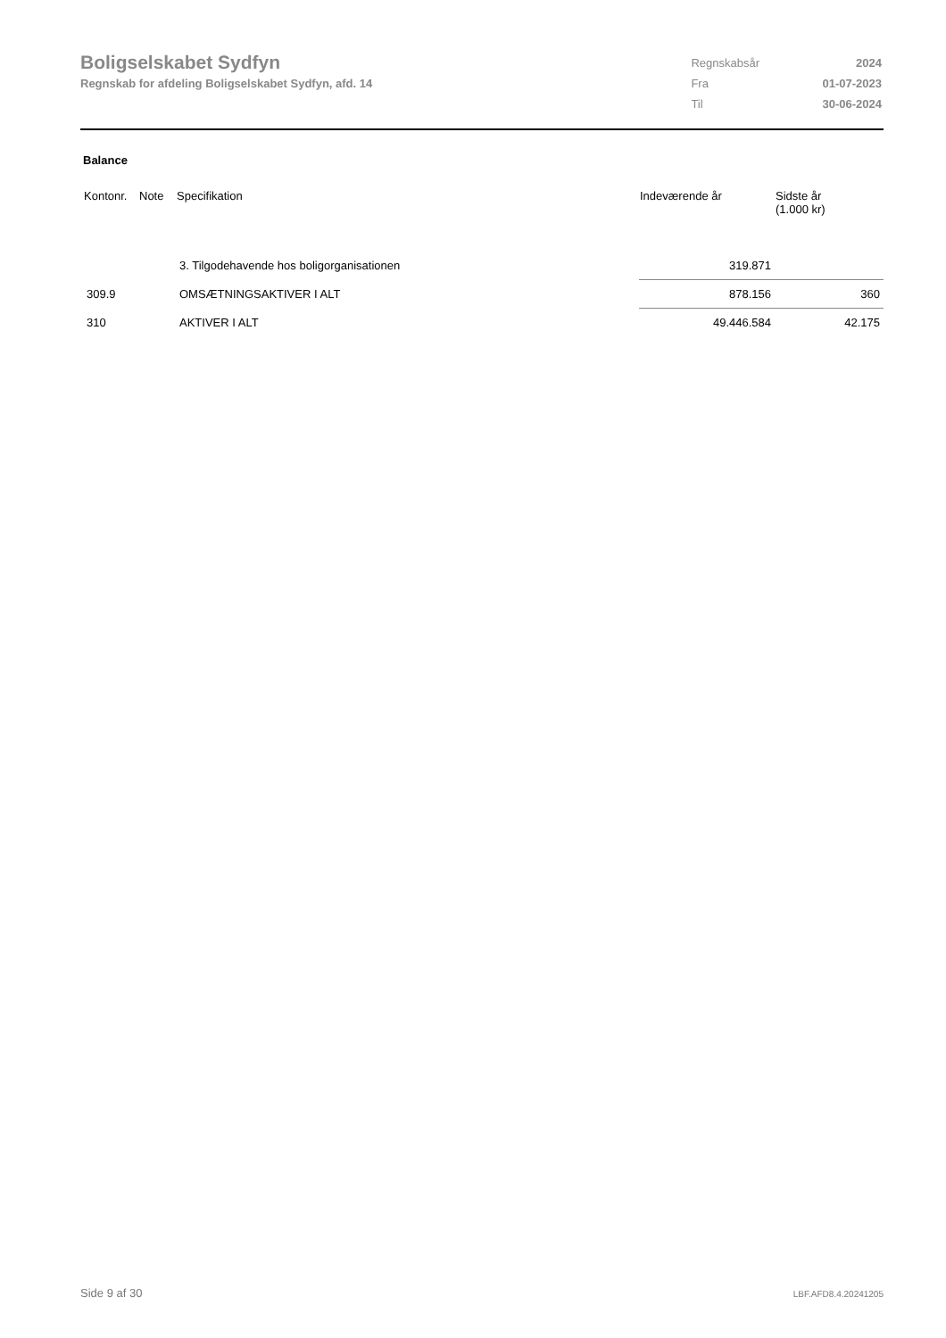Boligselskabet Sydfyn
Regnskab for afdeling Boligselskabet Sydfyn, afd. 14
| Regnskabsår | 2024 |
| Fra | 01-07-2023 |
| Til | 30-06-2024 |
Balance
| Kontonr. | Note | Specifikation | Indeværende år | Sidste år (1.000 kr) |
| --- | --- | --- | --- | --- |
| | | 3. Tilgodehavende hos boligorganisationen | 319.871 | |
| 309.9 | | OMSÆTNINGSAKTIVER I ALT | 878.156 | 360 |
| 310 | | AKTIVER I ALT | 49.446.584 | 42.175 |
Side 9 af 30 LBF.AFD8.4.20241205